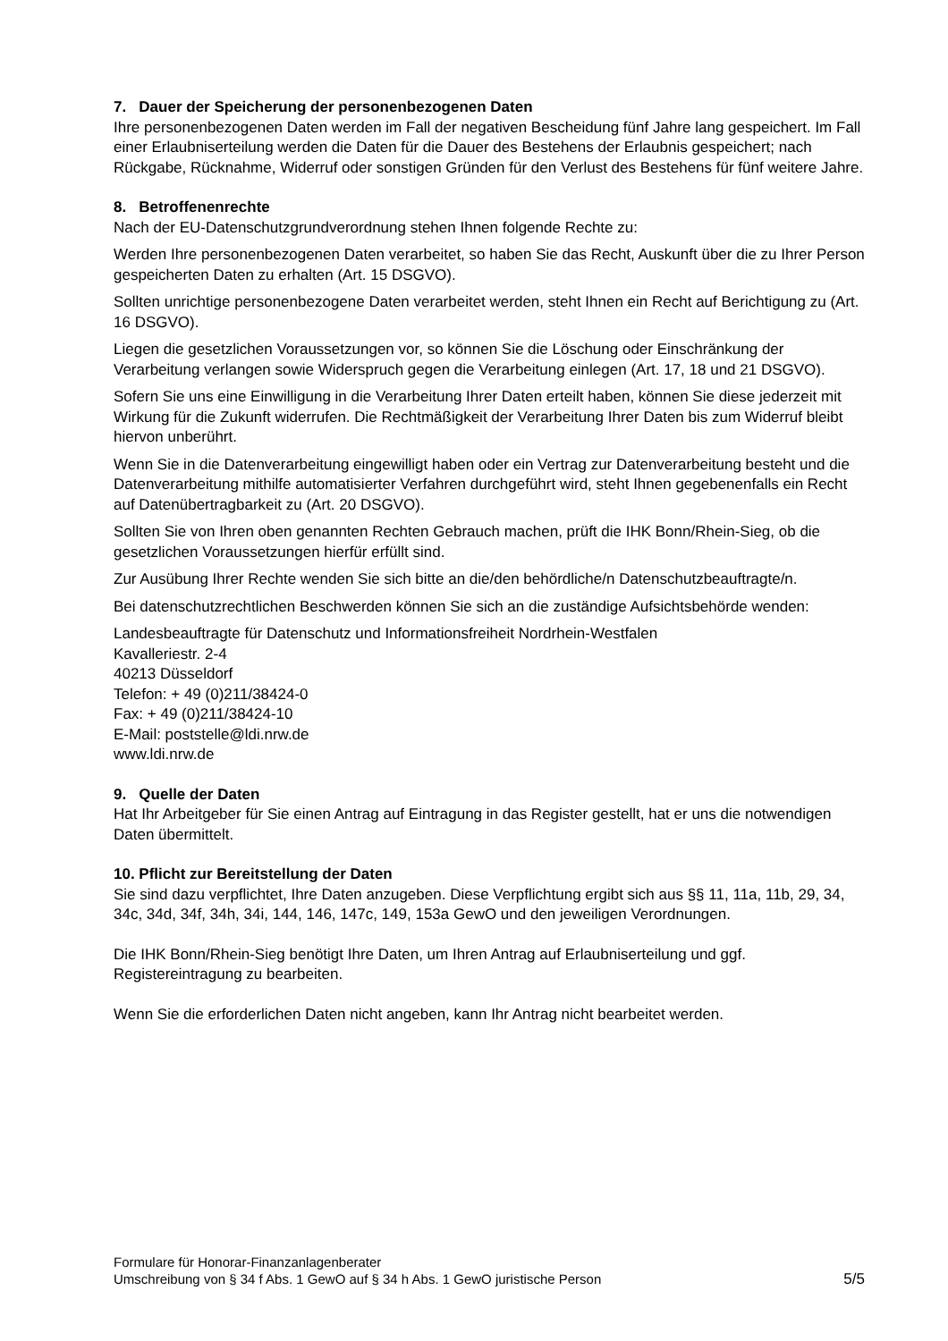7. Dauer der Speicherung der personenbezogenen Daten
Ihre personenbezogenen Daten werden im Fall der negativen Bescheidung fünf Jahre lang gespeichert. Im Fall einer Erlaubniserteilung werden die Daten für die Dauer des Bestehens der Erlaubnis gespeichert; nach Rückgabe, Rücknahme, Widerruf oder sonstigen Gründen für den Verlust des Bestehens für fünf weitere Jahre.
8. Betroffenenrechte
Nach der EU-Datenschutzgrundverordnung stehen Ihnen folgende Rechte zu:
Werden Ihre personenbezogenen Daten verarbeitet, so haben Sie das Recht, Auskunft über die zu Ihrer Person gespeicherten Daten zu erhalten (Art. 15 DSGVO).
Sollten unrichtige personenbezogene Daten verarbeitet werden, steht Ihnen ein Recht auf Berichtigung zu (Art. 16 DSGVO).
Liegen die gesetzlichen Voraussetzungen vor, so können Sie die Löschung oder Einschränkung der Verarbeitung verlangen sowie Widerspruch gegen die Verarbeitung einlegen (Art. 17, 18 und 21 DSGVO).
Sofern Sie uns eine Einwilligung in die Verarbeitung Ihrer Daten erteilt haben, können Sie diese jederzeit mit Wirkung für die Zukunft widerrufen. Die Rechtmäßigkeit der Verarbeitung Ihrer Daten bis zum Widerruf bleibt hiervon unberührt.
Wenn Sie in die Datenverarbeitung eingewilligt haben oder ein Vertrag zur Datenverarbeitung besteht und die Datenverarbeitung mithilfe automatisierter Verfahren durchgeführt wird, steht Ihnen gegebenenfalls ein Recht auf Datenübertragbarkeit zu (Art. 20 DSGVO).
Sollten Sie von Ihren oben genannten Rechten Gebrauch machen, prüft die IHK Bonn/Rhein-Sieg, ob die gesetzlichen Voraussetzungen hierfür erfüllt sind.
Zur Ausübung Ihrer Rechte wenden Sie sich bitte an die/den behördliche/n Datenschutzbeauftragte/n.
Bei datenschutzrechtlichen Beschwerden können Sie sich an die zuständige Aufsichtsbehörde wenden:
Landesbeauftragte für Datenschutz und Informationsfreiheit Nordrhein-Westfalen
Kavalleriestr. 2-4
40213 Düsseldorf
Telefon: + 49 (0)211/38424-0
Fax: + 49 (0)211/38424-10
E-Mail: poststelle@ldi.nrw.de
www.ldi.nrw.de
9. Quelle der Daten
Hat Ihr Arbeitgeber für Sie einen Antrag auf Eintragung in das Register gestellt, hat er uns die notwendigen Daten übermittelt.
10. Pflicht zur Bereitstellung der Daten
Sie sind dazu verpflichtet, Ihre Daten anzugeben. Diese Verpflichtung ergibt sich aus §§ 11, 11a, 11b, 29, 34, 34c, 34d, 34f, 34h, 34i, 144, 146, 147c, 149, 153a GewO und den jeweiligen Verordnungen.
Die IHK Bonn/Rhein-Sieg benötigt Ihre Daten, um Ihren Antrag auf Erlaubniserteilung und ggf. Registereintragung zu bearbeiten.
Wenn Sie die erforderlichen Daten nicht angeben, kann Ihr Antrag nicht bearbeitet werden.
Formulare für Honorar-Finanzanlagenberater
Umschreibung von § 34 f Abs. 1 GewO auf § 34 h Abs. 1 GewO juristische Person
5/5